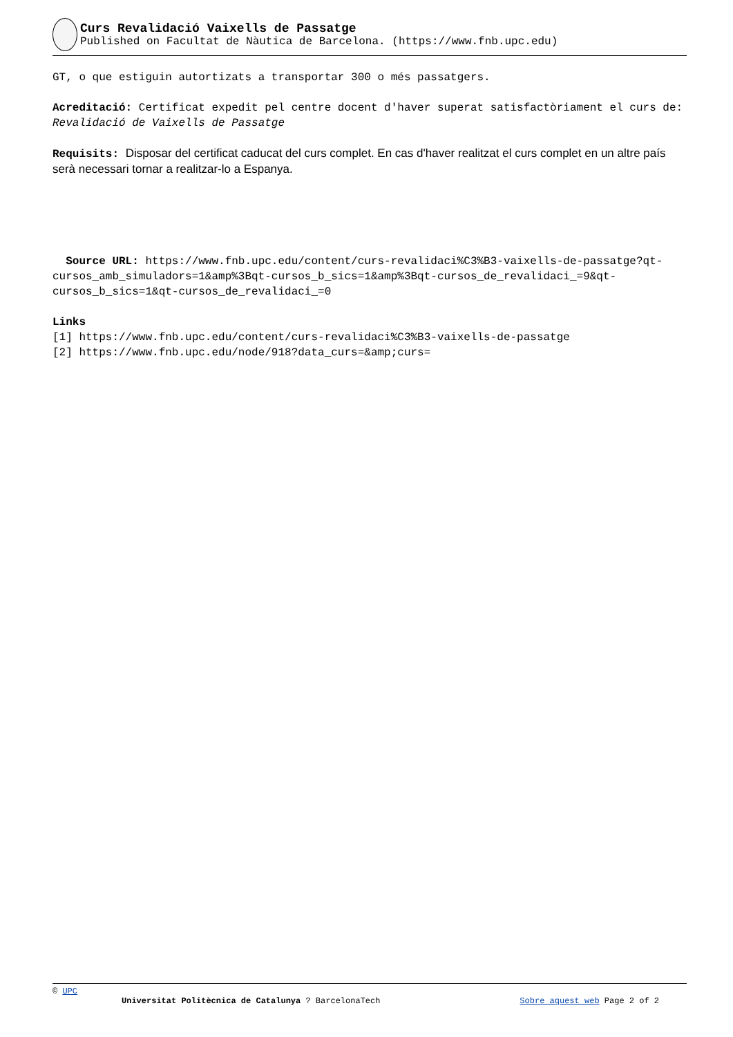Curs Revalidació Vaixells de Passatge
Published on Facultat de Nàutica de Barcelona. (https://www.fnb.upc.edu)
GT, o que estiguin autortizats a transportar 300 o més passatgers.
Acreditació: Certificat expedit pel centre docent d'haver superat satisfactòriament el curs de: Revalidació de Vaixells de Passatge
Requisits: Disposar del certificat caducat del curs complet. En cas d'haver realitzat el curs complet en un altre país serà necessari tornar a realitzar-lo a Espanya.
Source URL: https://www.fnb.upc.edu/content/curs-revalidaci%C3%B3-vaixells-de-passatge?qt-cursos_amb_simuladors=1&amp%3Bqt-cursos_b_sics=1&amp%3Bqt-cursos_de_revalidaci_=9&qt-cursos_b_sics=1&qt-cursos_de_revalidaci_=0
Links
[1] https://www.fnb.upc.edu/content/curs-revalidaci%C3%B3-vaixells-de-passatge
[2] https://www.fnb.upc.edu/node/918?data_curs=&amp;curs=
© UPC
Universitat Politècnica de Catalunya ? BarcelonaTech Sobre aquest web Page 2 of 2